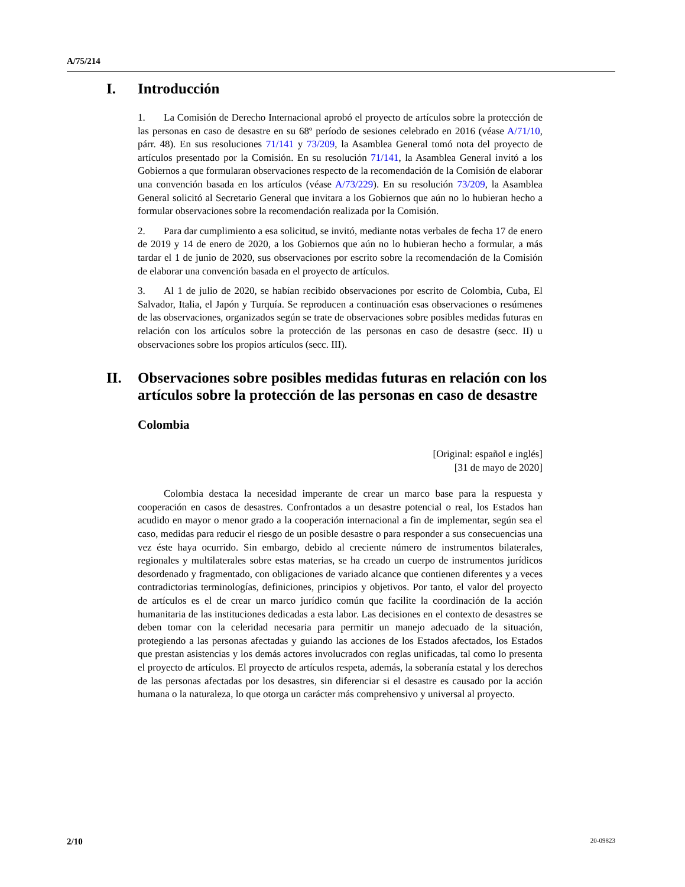A/75/214
I. Introducción
1. La Comisión de Derecho Internacional aprobó el proyecto de artículos sobre la protección de las personas en caso de desastre en su 68º período de sesiones celebrado en 2016 (véase A/71/10, párr. 48). En sus resoluciones 71/141 y 73/209, la Asamblea General tomó nota del proyecto de artículos presentado por la Comisión. En su resolución 71/141, la Asamblea General invitó a los Gobiernos a que formularan observaciones respecto de la recomendación de la Comisión de elaborar una convención basada en los artículos (véase A/73/229). En su resolución 73/209, la Asamblea General solicitó al Secretario General que invitara a los Gobiernos que aún no lo hubieran hecho a formular observaciones sobre la recomendación realizada por la Comisión.
2. Para dar cumplimiento a esa solicitud, se invitó, mediante notas verbales de fecha 17 de enero de 2019 y 14 de enero de 2020, a los Gobiernos que aún no lo hubieran hecho a formular, a más tardar el 1 de junio de 2020, sus observaciones por escrito sobre la recomendación de la Comisión de elaborar una convención basada en el proyecto de artículos.
3. Al 1 de julio de 2020, se habían recibido observaciones por escrito de Colombia, Cuba, El Salvador, Italia, el Japón y Turquía. Se reproducen a continuación esas observaciones o resúmenes de las observaciones, organizados según se trate de observaciones sobre posibles medidas futuras en relación con los artículos sobre la protección de las personas en caso de desastre (secc. II) u observaciones sobre los propios artículos (secc. III).
II. Observaciones sobre posibles medidas futuras en relación con los artículos sobre la protección de las personas en caso de desastre
Colombia
[Original: español e inglés]
[31 de mayo de 2020]
Colombia destaca la necesidad imperante de crear un marco base para la respuesta y cooperación en casos de desastres. Confrontados a un desastre potencial o real, los Estados han acudido en mayor o menor grado a la cooperación internacional a fin de implementar, según sea el caso, medidas para reducir el riesgo de un posible desastre o para responder a sus consecuencias una vez éste haya ocurrido. Sin embargo, debido al creciente número de instrumentos bilaterales, regionales y multilaterales sobre estas materias, se ha creado un cuerpo de instrumentos jurídicos desordenado y fragmentado, con obligaciones de variado alcance que contienen diferentes y a veces contradictorias terminologías, definiciones, principios y objetivos. Por tanto, el valor del proyecto de artículos es el de crear un marco jurídico común que facilite la coordinación de la acción humanitaria de las instituciones dedicadas a esta labor. Las decisiones en el contexto de desastres se deben tomar con la celeridad necesaria para permitir un manejo adecuado de la situación, protegiendo a las personas afectadas y guiando las acciones de los Estados afectados, los Estados que prestan asistencias y los demás actores involucrados con reglas unificadas, tal como lo presenta el proyecto de artículos. El proyecto de artículos respeta, además, la soberanía estatal y los derechos de las personas afectadas por los desastres, sin diferenciar si el desastre es causado por la acción humana o la naturaleza, lo que otorga un carácter más comprehensivo y universal al proyecto.
2/10 20-09823